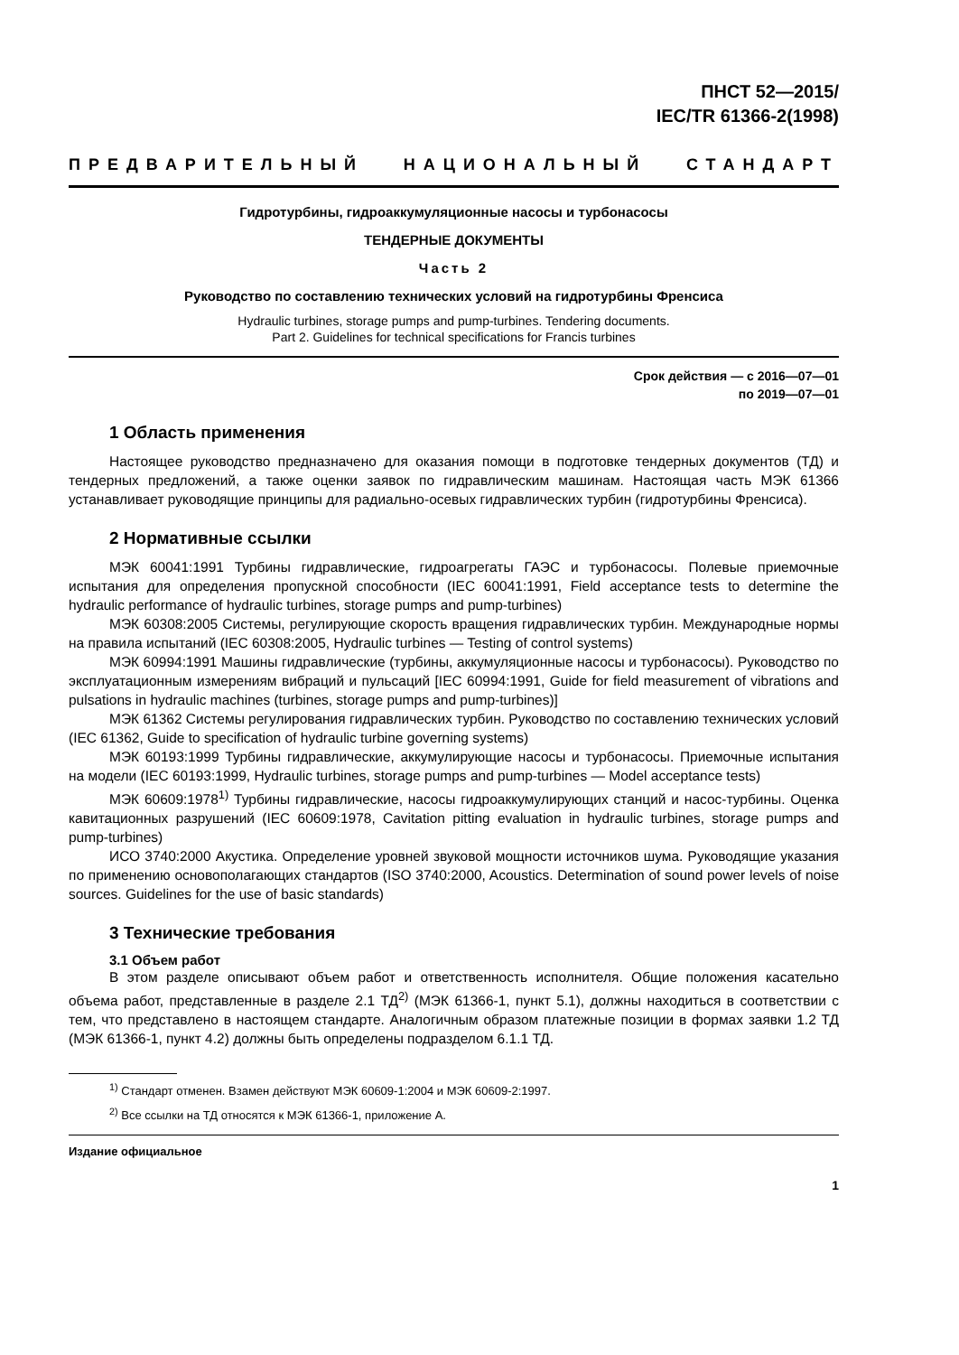ПНСТ 52—2015/
IEC/TR 61366-2(1998)
ПРЕДВАРИТЕЛЬНЫЙ НАЦИОНАЛЬНЫЙ СТАНДАРТ
Гидротурбины, гидроаккумуляционные насосы и турбонасосы
ТЕНДЕРНЫЕ ДОКУМЕНТЫ
Часть 2
Руководство по составлению технических условий на гидротурбины Френсиса
Hydraulic turbines, storage pumps and pump-turbines. Tendering documents.
Part 2. Guidelines for technical specifications for Francis turbines
Срок действия — с 2016—07—01
по 2019—07—01
1 Область применения
Настоящее руководство предназначено для оказания помощи в подготовке тендерных документов (ТД) и тендерных предложений, а также оценки заявок по гидравлическим машинам. Настоящая часть МЭК 61366 устанавливает руководящие принципы для радиально-осевых гидравлических турбин (гидротурбины Френсиса).
2 Нормативные ссылки
МЭК 60041:1991 Турбины гидравлические, гидроагрегаты ГАЭС и турбонасосы. Полевые приемочные испытания для определения пропускной способности (IEC 60041:1991, Field acceptance tests to determine the hydraulic performance of hydraulic turbines, storage pumps and pump-turbines)
МЭК 60308:2005 Системы, регулирующие скорость вращения гидравлических турбин. Международные нормы на правила испытаний (IEC 60308:2005, Hydraulic turbines — Testing of control systems)
МЭК 60994:1991 Машины гидравлические (турбины, аккумуляционные насосы и турбонасосы). Руководство по эксплуатационным измерениям вибраций и пульсаций [IEC 60994:1991, Guide for field measurement of vibrations and pulsations in hydraulic machines (turbines, storage pumps and pump-turbines)]
МЭК 61362 Системы регулирования гидравлических турбин. Руководство по составлению технических условий (IEC 61362, Guide to specification of hydraulic turbine governing systems)
МЭК 60193:1999 Турбины гидравлические, аккумулирующие насосы и турбонасосы. Приемочные испытания на модели (IEC 60193:1999, Hydraulic turbines, storage pumps and pump-turbines — Model acceptance tests)
МЭК 60609:1978<sup>1)</sup> Турбины гидравлические, насосы гидроаккумулирующих станций и насос-турбины. Оценка кавитационных разрушений (IEC 60609:1978, Cavitation pitting evaluation in hydraulic turbines, storage pumps and pump-turbines)
ИСО 3740:2000 Акустика. Определение уровней звуковой мощности источников шума. Руководящие указания по применению основополагающих стандартов (ISO 3740:2000, Acoustics. Determination of sound power levels of noise sources. Guidelines for the use of basic standards)
3 Технические требования
3.1 Объем работ
В этом разделе описывают объем работ и ответственность исполнителя. Общие положения касательно объема работ, представленные в разделе 2.1 ТД<sup>2)</sup> (МЭК 61366-1, пункт 5.1), должны находиться в соответствии с тем, что представлено в настоящем стандарте. Аналогичным образом платежные позиции в формах заявки 1.2 ТД (МЭК 61366-1, пункт 4.2) должны быть определены подразделом 6.1.1 ТД.
<sup>1)</sup> Стандарт отменен. Взамен действуют МЭК 60609-1:2004 и МЭК 60609-2:1997.
<sup>2)</sup> Все ссылки на ТД относятся к МЭК 61366-1, приложение А.
Издание официальное
1